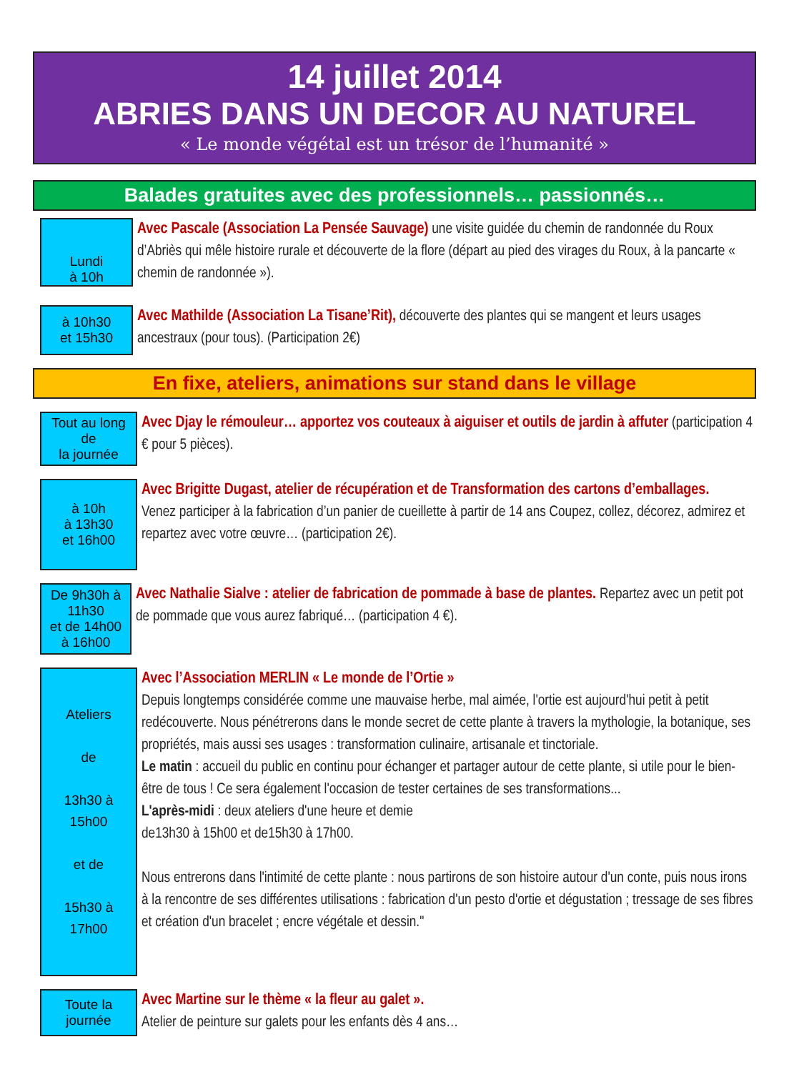14 juillet 2014
ABRIES DANS UN DECOR AU NATUREL
« Le monde végétal est un trésor de l’humanité »
Balades gratuites avec des professionnels… passionnés…
Lundi
à 10h
Avec Pascale (Association La Pensée Sauvage) une visite guidée du chemin de randonnée du Roux d’Abriès qui mêle histoire rurale et découverte de la flore (départ au pied des virages du Roux, à la pancarte « chemin de randonnée »).
à 10h30
et 15h30
Avec Mathilde (Association La Tisane’Rit), découverte des plantes qui se mangent et leurs usages ancestraux (pour tous). (Participation 2€)
En fixe, ateliers, animations sur stand dans le village
Tout au long
de
la journée
Avec Djay le rémouleur… apportez vos couteaux à aiguiser et outils de jardin à affuter (participation 4 € pour 5 pièces).
à 10h
à 13h30
et 16h00
Avec Brigitte Dugast, atelier de récupération et de Transformation des cartons d’emballages.
Venez participer à la fabrication d’un panier de cueillette à partir de 14 ans Coupez, collez, décorez, admirez et repartez avec votre œuvre… (participation 2€).
De 9h30h à 11h30
et de 14h00
à 16h00
Avec Nathalie Sialve : atelier de fabrication de pommade à base de plantes. Repartez avec un petit pot de pommade que vous aurez fabriqué… (participation 4 €).
Ateliers
de
13h30 à
15h00
et de
15h30 à
17h00
Avec l’Association MERLIN « Le monde de l’Ortie »
Depuis longtemps considérée comme une mauvaise herbe, mal aimée, l'ortie est aujourd'hui petit à petit redécouverte. Nous pénétrerons dans le monde secret de cette plante à travers la mythologie, la botanique, ses propriétés, mais aussi ses usages : transformation culinaire, artisanale et tinctoriale.
Le matin : accueil du public en continu pour échanger et partager autour de cette plante, si utile pour le bien-être de tous ! Ce sera également l'occasion de tester certaines de ses transformations...
L'après-midi : deux ateliers d'une heure et demie
de13h30 à 15h00 et de15h30 à 17h00.
Nous entrerons dans l'intimité de cette plante : nous partirons de son histoire autour d'un conte, puis nous irons à la rencontre de ses différentes utilisations : fabrication d'un pesto d'ortie et dégustation ; tressage de ses fibres et création d'un bracelet ; encre végétale et dessin."
Toute la
journée
Avec Martine sur le thème « la fleur au galet ».
Atelier de peinture sur galets pour les enfants dès 4 ans…